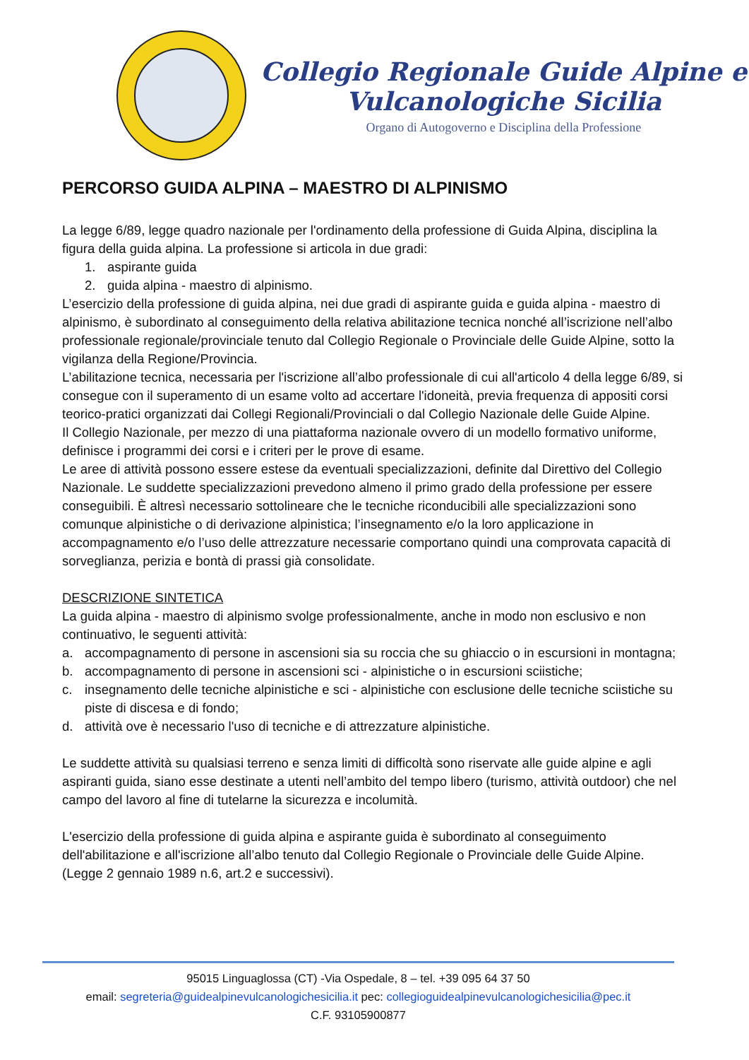Collegio Regionale Guide Alpine e
Vulcanologiche Sicilia
Organo di Autogoverno e Disciplina della Professione
PERCORSO GUIDA ALPINA – MAESTRO DI ALPINISMO
La legge 6/89, legge quadro nazionale per l'ordinamento della professione di Guida Alpina, disciplina la figura della guida alpina. La professione si articola in due gradi:
1. aspirante guida
2. guida alpina - maestro di alpinismo.
L’esercizio della professione di guida alpina, nei due gradi di aspirante guida e guida alpina - maestro di alpinismo, è subordinato al conseguimento della relativa abilitazione tecnica nonché all’iscrizione nell’albo professionale regionale/provinciale tenuto dal Collegio Regionale o Provinciale delle Guide Alpine, sotto la vigilanza della Regione/Provincia.
L’abilitazione tecnica, necessaria per l'iscrizione all’albo professionale di cui all'articolo 4 della legge 6/89, si consegue con il superamento di un esame volto ad accertare l'idoneità, previa frequenza di appositi corsi teorico-pratici organizzati dai Collegi Regionali/Provinciali o dal Collegio Nazionale delle Guide Alpine.
Il Collegio Nazionale, per mezzo di una piattaforma nazionale ovvero di un modello formativo uniforme, definisce i programmi dei corsi e i criteri per le prove di esame.
Le aree di attività possono essere estese da eventuali specializzazioni, definite dal Direttivo del Collegio Nazionale. Le suddette specializzazioni prevedono almeno il primo grado della professione per essere conseguibili. È altresì necessario sottolineare che le tecniche riconducibili alle specializzazioni sono comunque alpinistiche o di derivazione alpinistica; l’insegnamento e/o la loro applicazione in accompagnamento e/o l’uso delle attrezzature necessarie comportano quindi una comprovata capacità di sorveglianza, perizia e bontà di prassi già consolidate.
DESCRIZIONE SINTETICA
La guida alpina - maestro di alpinismo svolge professionalmente, anche in modo non esclusivo e non continuativo, le seguenti attività:
a. accompagnamento di persone in ascensioni sia su roccia che su ghiaccio o in escursioni in montagna;
b. accompagnamento di persone in ascensioni sci - alpinistiche o in escursioni sciistiche;
c. insegnamento delle tecniche alpinistiche e sci - alpinistiche con esclusione delle tecniche sciistiche su piste di discesa e di fondo;
d. attività ove è necessario l'uso di tecniche e di attrezzature alpinistiche.
Le suddette attività su qualsiasi terreno e senza limiti di difficoltà sono riservate alle guide alpine e agli aspiranti guida, siano esse destinate a utenti nell’ambito del tempo libero (turismo, attività outdoor) che nel campo del lavoro al fine di tutelarne la sicurezza e incolumità.
L'esercizio della professione di guida alpina e aspirante guida è subordinato al conseguimento dell'abilitazione e all'iscrizione all’albo tenuto dal Collegio Regionale o Provinciale delle Guide Alpine. (Legge 2 gennaio 1989 n.6, art.2 e successivi).
95015 Linguaglossa (CT) -Via Ospedale, 8 – tel. +39 095 64 37 50
email: segreteria@guidealpinevulcanologichesicilia.it pec: collegioguidealpinevulcanologichesicilia@pec.it
C.F. 93105900877